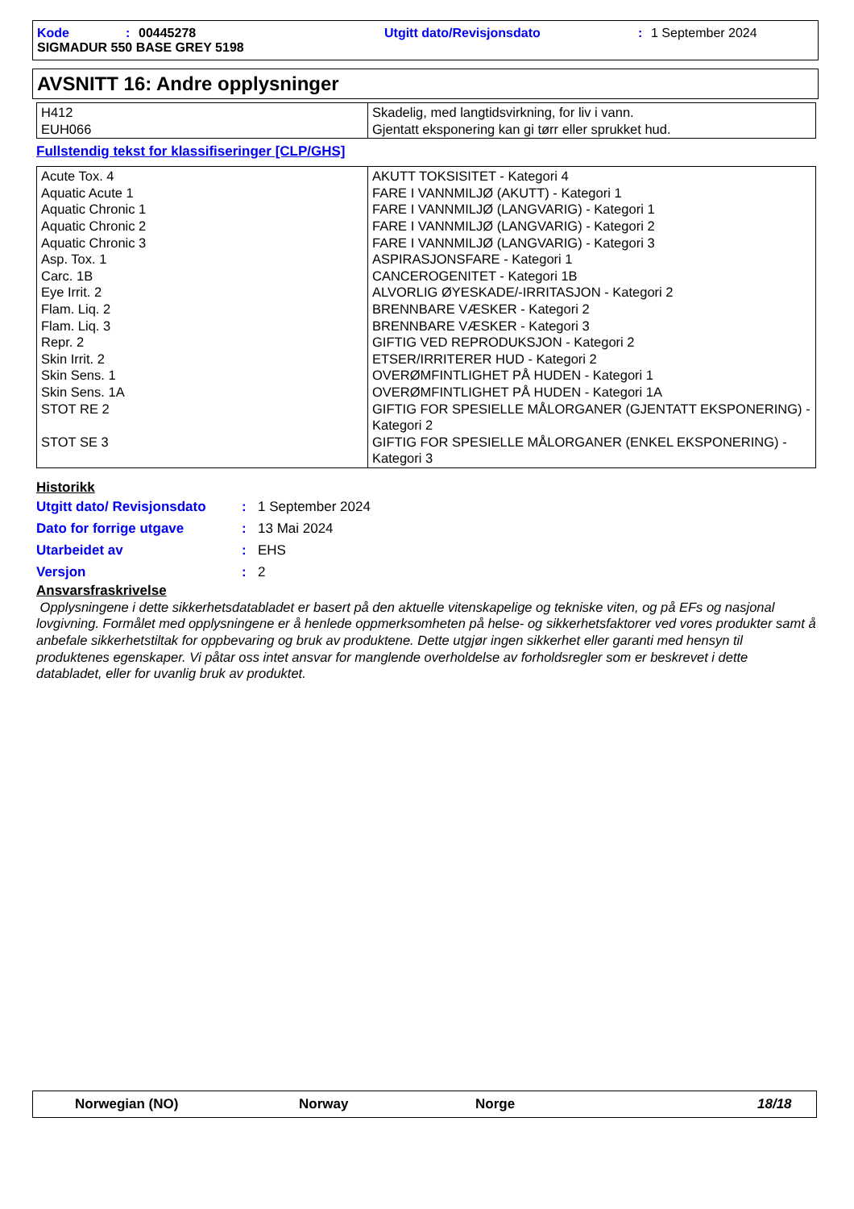Kode: 00445278 Utgitt dato/Revisjonsdato: 1 September 2024
SIGMADUR 550 BASE GREY 5198
AVSNITT 16: Andre opplysninger
| H412 EUH066 | Skadelig, med langtidsvirkning, for liv i vann. Gjentatt eksponering kan gi tørr eller sprukket hud. |
Fullstendig tekst for klassifiseringer [CLP/GHS]
| Acute Tox. 4 Aquatic Acute 1 Aquatic Chronic 1 Aquatic Chronic 2 Aquatic Chronic 3 Asp. Tox. 1 Carc. 1B Eye Irrit. 2 Flam. Liq. 2 Flam. Liq. 3 Repr. 2 Skin Irrit. 2 Skin Sens. 1 Skin Sens. 1A STOT RE 2 STOT SE 3 | AKUTT TOKSISITET - Kategori 4 FARE I VANNMILJØ (AKUTT) - Kategori 1 FARE I VANNMILJØ (LANGVARIG) - Kategori 1 FARE I VANNMILJØ (LANGVARIG) - Kategori 2 FARE I VANNMILJØ (LANGVARIG) - Kategori 3 ASPIRASJONSFARE - Kategori 1 CANCEROGENITET - Kategori 1B ALVORLIG ØYESKADE/-IRRITASJON - Kategori 2 BRENNBARE VÆSKER - Kategori 2 BRENNBARE VÆSKER - Kategori 3 GIFTIG VED REPRODUKSJON - Kategori 2 ETSER/IRRITERER HUD - Kategori 2 OVERØMFINTLIGHET PÅ HUDEN - Kategori 1 OVERØMFINTLIGHET PÅ HUDEN - Kategori 1A GIFTIG FOR SPESIELLE MÅLORGANER (GJENTATT EKSPONERING) - Kategori 2 GIFTIG FOR SPESIELLE MÅLORGANER (ENKEL EKSPONERING) - Kategori 3 |
Historikk
Utgitt dato/ Revisjonsdato: 1 September 2024
Dato for forrige utgave: 13 Mai 2024
Utarbeidet av: EHS
Versjon: 2
Ansvarsfraskrivelse
Opplysningene i dette sikkerhetsdatabladet er basert på den aktuelle vitenskapelige og tekniske viten, og på EFs og nasjonal lovgivning. Formålet med opplysningene er å henlede oppmerksomheten på helse- og sikkerhetsfaktorer ved vores produkter samt å anbefale sikkerhetstiltak for oppbevaring og bruk av produktene. Dette utgjør ingen sikkerhet eller garanti med hensyn til produktenes egenskaper. Vi påtar oss intet ansvar for manglende overholdelse av forholdsregler som er beskrevet i dette databladet, eller for uvanlig bruk av produktet.
Norwegian (NO) Norway Norge 18/18